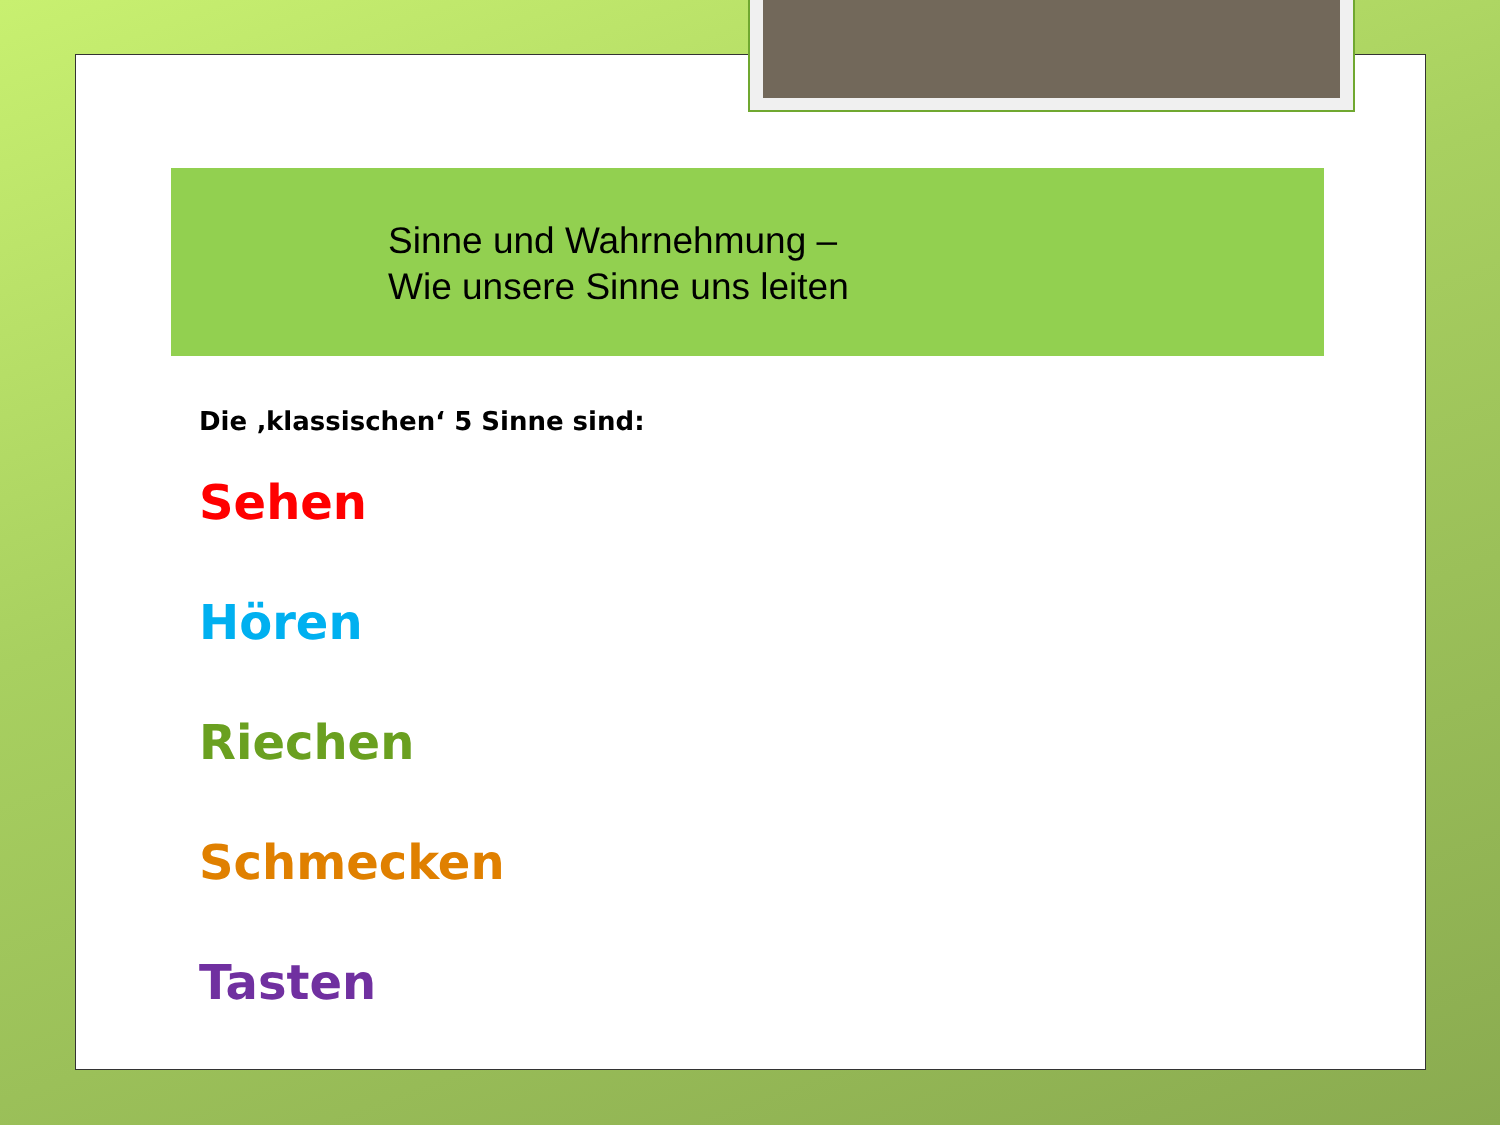Sinne und Wahrnehmung –
Wie unsere Sinne uns leiten
Die ‚klassischen‘ 5 Sinne sind:
Sehen
Hören
Riechen
Schmecken
Tasten